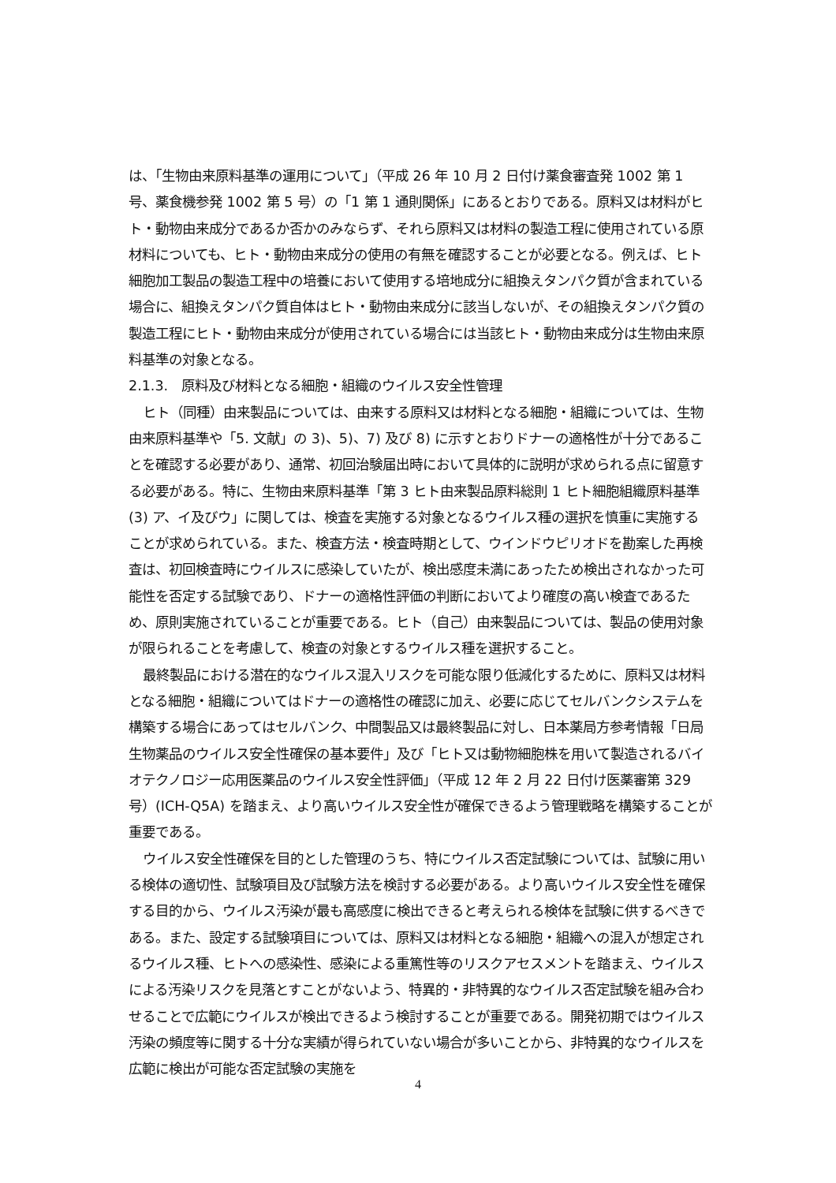は、「生物由来原料基準の運用について」（平成 26 年 10 月 2 日付け薬食審査発 1002 第 1 号、薬食機参発 1002 第 5 号）の「1 第 1 通則関係」にあるとおりである。原料又は材料がヒト・動物由来成分であるか否かのみならず、それら原料又は材料の製造工程に使用されている原材料についても、ヒト・動物由来成分の使用の有無を確認することが必要となる。例えば、ヒト細胞加工製品の製造工程中の培養において使用する培地成分に組換えタンパク質が含まれている場合に、組換えタンパク質自体はヒト・動物由来成分に該当しないが、その組換えタンパク質の製造工程にヒト・動物由来成分が使用されている場合には当該ヒト・動物由来成分は生物由来原料基準の対象となる。
2.1.3.　原料及び材料となる細胞・組織のウイルス安全性管理
ヒト（同種）由来製品については、由来する原料又は材料となる細胞・組織については、生物由来原料基準や「5. 文献」の 3)、5)、7) 及び 8) に示すとおりドナーの適格性が十分であることを確認する必要があり、通常、初回治験届出時において具体的に説明が求められる点に留意する必要がある。特に、生物由来原料基準「第 3 ヒト由来製品原料総則 1 ヒト細胞組織原料基準 (3) ア、イ及びウ」に関しては、検査を実施する対象となるウイルス種の選択を慎重に実施することが求められている。また、検査方法・検査時期として、ウインドウピリオドを勘案した再検査は、初回検査時にウイルスに感染していたが、検出感度未満にあったため検出されなかった可能性を否定する試験であり、ドナーの適格性評価の判断においてより確度の高い検査であるため、原則実施されていることが重要である。ヒト（自己）由来製品については、製品の使用対象が限られることを考慮して、検査の対象とするウイルス種を選択すること。
最終製品における潜在的なウイルス混入リスクを可能な限り低減化するために、原料又は材料となる細胞・組織についてはドナーの適格性の確認に加え、必要に応じてセルバンクシステムを構築する場合にあってはセルバンク、中間製品又は最終製品に対し、日本薬局方参考情報「日局生物薬品のウイルス安全性確保の基本要件」及び「ヒト又は動物細胞株を用いて製造されるバイオテクノロジー応用医薬品のウイルス安全性評価」（平成 12 年 2 月 22 日付け医薬審第 329 号）(ICH-Q5A) を踏まえ、より高いウイルス安全性が確保できるよう管理戦略を構築することが重要である。
ウイルス安全性確保を目的とした管理のうち、特にウイルス否定試験については、試験に用いる検体の適切性、試験項目及び試験方法を検討する必要がある。より高いウイルス安全性を確保する目的から、ウイルス汚染が最も高感度に検出できると考えられる検体を試験に供するべきである。また、設定する試験項目については、原料又は材料となる細胞・組織への混入が想定されるウイルス種、ヒトへの感染性、感染による重篤性等のリスクアセスメントを踏まえ、ウイルスによる汚染リスクを見落とすことがないよう、特異的・非特異的なウイルス否定試験を組み合わせることで広範にウイルスが検出できるよう検討することが重要である。開発初期ではウイルス汚染の頻度等に関する十分な実績が得られていない場合が多いことから、非特異的なウイルスを広範に検出が可能な否定試験の実施を
4